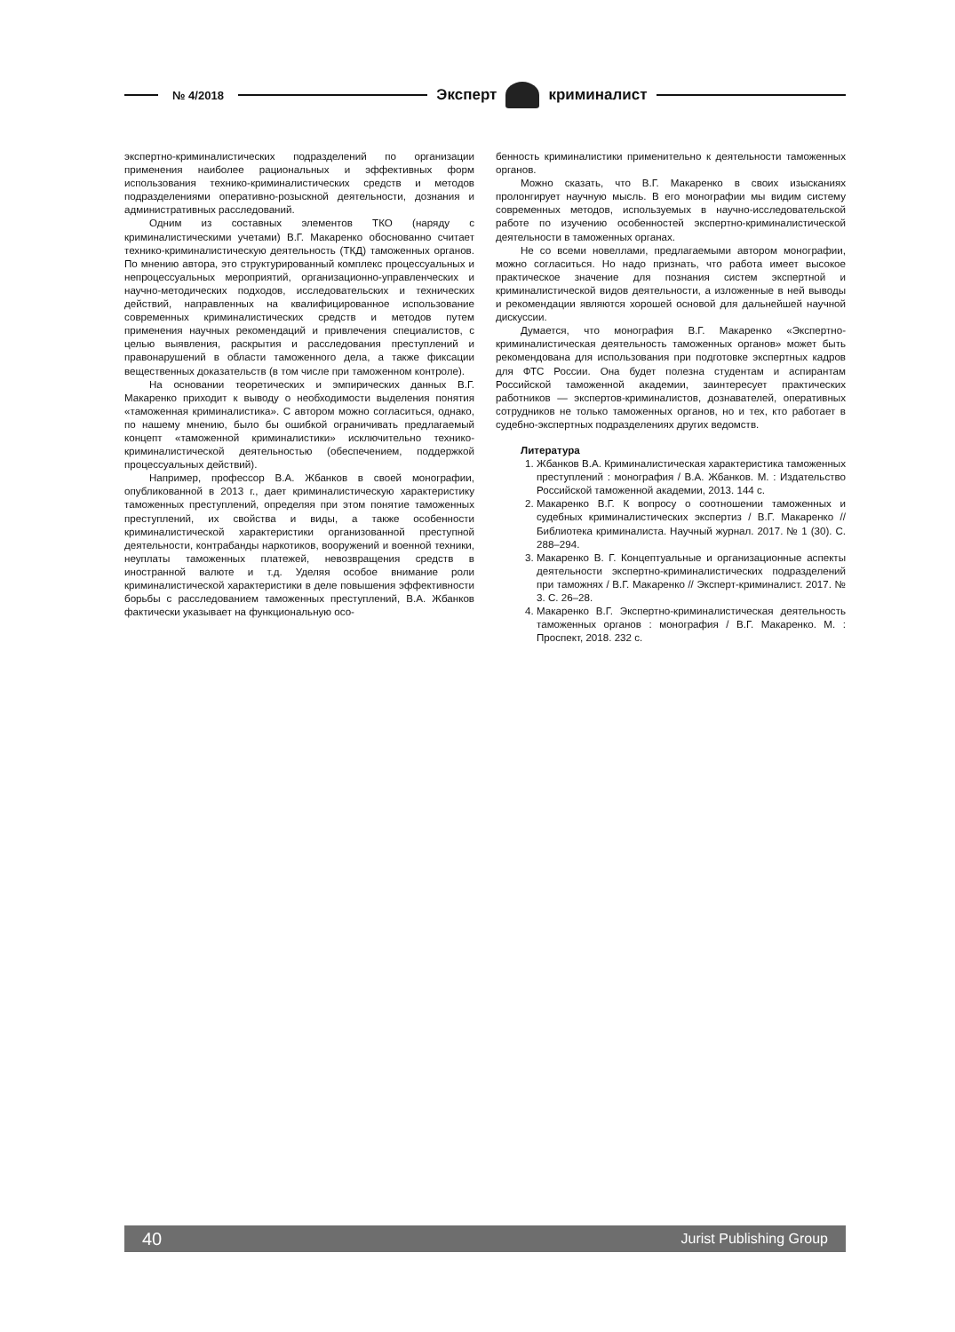№ 4/2018
Эксперт криминалист
экспертно-криминалистических подразделений по организации применения наиболее рациональных и эффективных форм использования технико-криминалистических средств и методов подразделениями оперативно-розыскной деятельности, дознания и административных расследований.
Одним из составных элементов ТКО (наряду с криминалистическими учетами) В.Г. Макаренко обоснованно считает технико-криминалистическую деятельность (ТКД) таможенных органов. По мнению автора, это структурированный комплекс процессуальных и непроцессуальных мероприятий, организационно-управленческих и научно-методических подходов, исследовательских и технических действий, направленных на квалифицированное использование современных криминалистических средств и методов путем применения научных рекомендаций и привлечения специалистов, с целью выявления, раскрытия и расследования преступлений и правонарушений в области таможенного дела, а также фиксации вещественных доказательств (в том числе при таможенном контроле).
На основании теоретических и эмпирических данных В.Г. Макаренко приходит к выводу о необходимости выделения понятия «таможенная криминалистика». С автором можно согласиться, однако, по нашему мнению, было бы ошибкой ограничивать предлагаемый концепт «таможенной криминалистики» исключительно технико-криминалистической деятельностью (обеспечением, поддержкой процессуальных действий).
Например, профессор В.А. Жбанков в своей монографии, опубликованной в 2013 г., дает криминалистическую характеристику таможенных преступлений, определяя при этом понятие таможенных преступлений, их свойства и виды, а также особенности криминалистической характеристики организованной преступной деятельности, контрабанды наркотиков, вооружений и военной техники, неуплаты таможенных платежей, невозвращения средств в иностранной валюте и т.д. Уделяя особое внимание роли криминалистической характеристики в деле повышения эффективности борьбы с расследованием таможенных преступлений, В.А. Жбанков фактически указывает на функциональную осо-
бенность криминалистики применительно к деятельности таможенных органов.
Можно сказать, что В.Г. Макаренко в своих изысканиях пролонгирует научную мысль. В его монографии мы видим систему современных методов, используемых в научно-исследовательской работе по изучению особенностей экспертно-криминалистической деятельности в таможенных органах.
Не со всеми новеллами, предлагаемыми автором монографии, можно согласиться. Но надо признать, что работа имеет высокое практическое значение для познания систем экспертной и криминалистической видов деятельности, а изложенные в ней выводы и рекомендации являются хорошей основой для дальнейшей научной дискуссии.
Думается, что монография В.Г. Макаренко «Экспертно-криминалистическая деятельность таможенных органов» может быть рекомендована для использования при подготовке экспертных кадров для ФТС России. Она будет полезна студентам и аспирантам Российской таможенной академии, заинтересует практических работников — экспертов-криминалистов, дознавателей, оперативных сотрудников не только таможенных органов, но и тех, кто работает в судебно-экспертных подразделениях других ведомств.
Литература
1. Жбанков В.А. Криминалистическая характеристика таможенных преступлений : монография / В.А. Жбанков. М. : Издательство Российской таможенной академии, 2013. 144 с.
2. Макаренко В.Г. К вопросу о соотношении таможенных и судебных криминалистических экспертиз / В.Г. Макаренко // Библиотека криминалиста. Научный журнал. 2017. № 1 (30). С. 288–294.
3. Макаренко В. Г. Концептуальные и организационные аспекты деятельности экспертно-криминалистических подразделений при таможнях / В.Г. Макаренко // Эксперт-криминалист. 2017. № 3. С. 26–28.
4. Макаренко В.Г. Экспертно-криминалистическая деятельность таможенных органов : монография / В.Г. Макаренко. М. : Проспект, 2018. 232 с.
40 Jurist Publishing Group